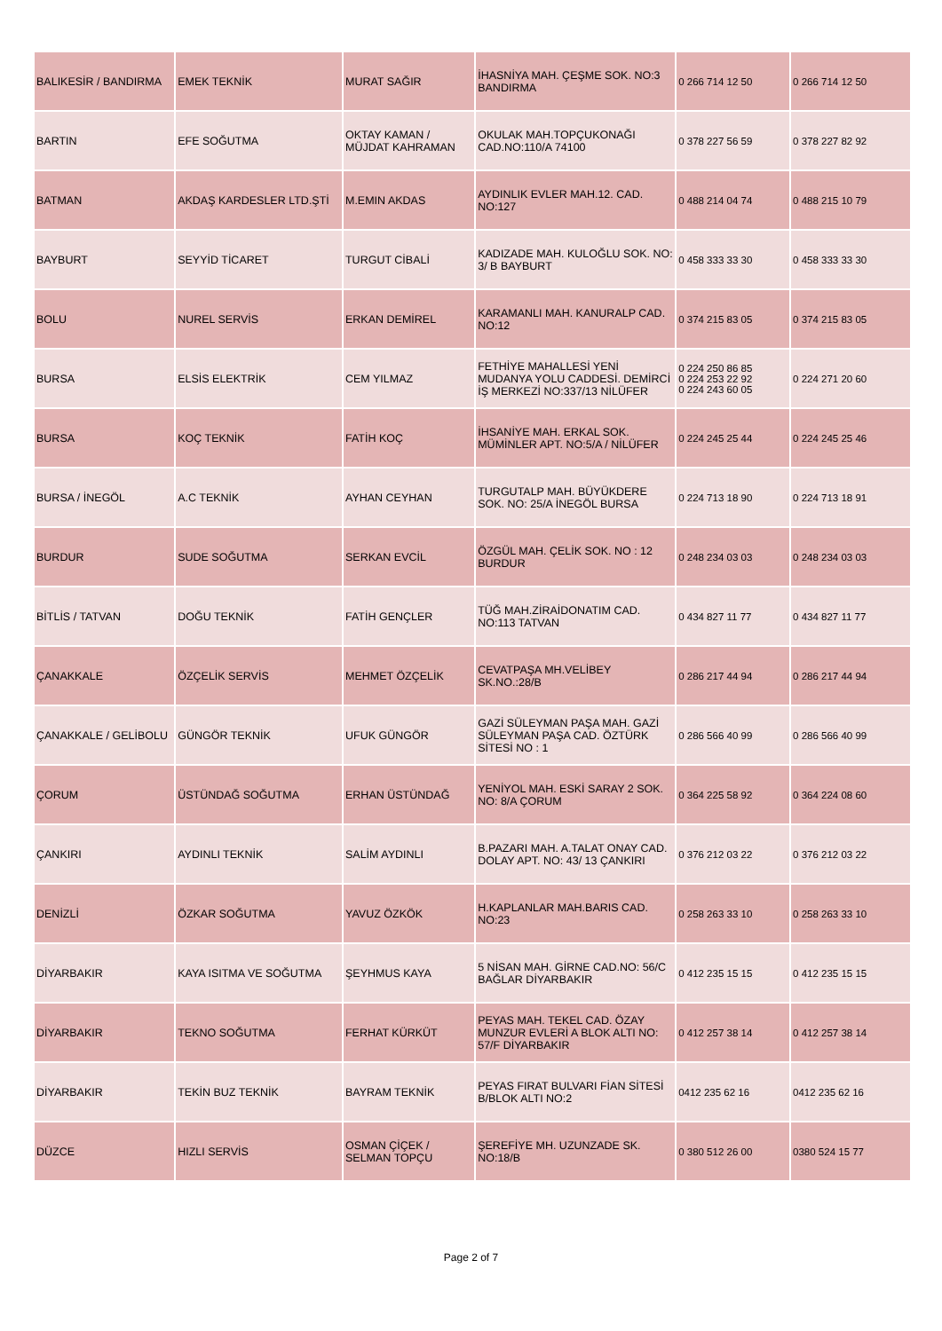| BALIKESİR / BANDIRMA | EMEK TEKNİK | MURAT SAĞIR | İHASNİYA MAH. ÇEŞME SOK. NO:3 BANDIRMA | 0 266 714 12 50 | 0 266 714 12 50 |
| BARTIN | EFE SOĞUTMA | OKTAY KAMAN / MÜJDAT KAHRAMAN | OKULAK MAH.TOPÇUKONAĞI CAD.NO:110/A 74100 | 0 378 227 56 59 | 0 378 227 82 92 |
| BATMAN | AKDAŞ KARDESLER LTD.ŞTİ | M.EMIN AKDAS | AYDINLIK EVLER MAH.12. CAD. NO:127 | 0 488 214 04 74 | 0 488 215 10 79 |
| BAYBURT | SEYYİD TİCARET | TURGUT CİBALİ | KADIZADE MAH. KULOĞLU SOK. NO: 3/ B BAYBURT | 0 458 333 33 30 | 0 458 333 33 30 |
| BOLU | NUREL SERVİS | ERKAN DEMİREL | KARAMANLI MAH. KANURALP CAD. NO:12 | 0 374 215 83 05 | 0 374 215 83 05 |
| BURSA | ELSİS ELEKTRİK | CEM YILMAZ | FETHİYE MAHALLESİ YENİ MUDANYA YOLU CADDESİ. DEMİRCİ İŞ MERKEZİ NO:337/13 NİLÜFER | 0 224 250 86 85 0 224 253 22 92 0 224 243 60 05 | 0 224 271 20 60 |
| BURSA | KOÇ TEKNİK | FATİH KOÇ | İHSANİYE MAH. ERKAL SOK. MÜMİNLER APT. NO:5/A / NİLÜFER | 0 224 245 25 44 | 0 224 245 25 46 |
| BURSA / İNEGÖL | A.C TEKNİK | AYHAN CEYHAN | TURGUTALP MAH. BÜYÜKDERE SOK. NO: 25/A İNEGÖL BURSA | 0 224 713 18 90 | 0 224 713 18 91 |
| BURDUR | SUDE SOĞUTMA | SERKAN EVCİL | ÖZGÜL MAH. ÇELİK SOK. NO : 12 BURDUR | 0 248 234 03 03 | 0 248 234 03 03 |
| BİTLİS / TATVAN | DOĞU TEKNİK | FATİH GENÇLER | TÜĞ MAH.ZİRAİDONATIM CAD. NO:113 TATVAN | 0 434 827 11 77 | 0 434 827 11 77 |
| ÇANAKKALE | ÖZÇELİK SERVİS | MEHMET ÖZÇELİK | CEVATPAŞA MH.VELİBEY SK.NO.:28/B | 0 286 217 44 94 | 0 286 217 44 94 |
| ÇANAKKALE / GELİBOLU | GÜNGÖR TEKNİK | UFUK GÜNGÖR | GAZİ SÜLEYMAN PAŞA MAH. GAZİ SÜLEYMAN PAŞA CAD. ÖZTÜRK SİTESİ NO : 1 | 0 286 566 40 99 | 0 286 566 40 99 |
| ÇORUM | ÜSTÜNDAĞ SOĞUTMA | ERHAN ÜSTÜNDAĞ | YENİYOL MAH. ESKİ SARAY 2 SOK. NO: 8/A ÇORUM | 0 364 225 58 92 | 0 364 224 08 60 |
| ÇANKIRI | AYDINLI TEKNİK | SALİM AYDINLI | B.PAZARI MAH. A.TALAT ONAY CAD. DOLAY APT. NO: 43/ 13 ÇANKIRI | 0 376 212 03 22 | 0 376 212 03 22 |
| DENİZLİ | ÖZKAR SOĞUTMA | YAVUZ ÖZKÖK | H.KAPLANLAR MAH.BARIS CAD. NO:23 | 0 258 263 33 10 | 0 258 263 33 10 |
| DİYARBAKIR | KAYA ISITMA VE SOĞUTMA | ŞEYHMUS KAYA | 5 NİSAN MAH. GİRNE CAD.NO: 56/C BAĞLAR DİYARBAKIR | 0 412 235 15 15 | 0 412 235 15 15 |
| DİYARBAKIR | TEKNO SOĞUTMA | FERHAT KÜRKÜT | PEYAS MAH. TEKEL CAD. ÖZAY MUNZUR EVLERİ A BLOK ALTI NO: 57/F DİYARBAKIR | 0 412 257 38 14 | 0 412 257 38 14 |
| DİYARBAKIR | TEKİN BUZ TEKNİK | BAYRAM TEKNİK | PEYAS FIRAT BULVARI FİAN SİTESİ B/BLOK ALTI NO:2 | 0412 235 62 16 | 0412 235 62 16 |
| DÜZCE | HIZLI SERVİS | OSMAN ÇİÇEK / SELMAN TOPÇU | ŞEREFİYE MH. UZUNZADE SK. NO:18/B | 0 380 512 26 00 | 0380 524 15 77 |
Page 2 of 7